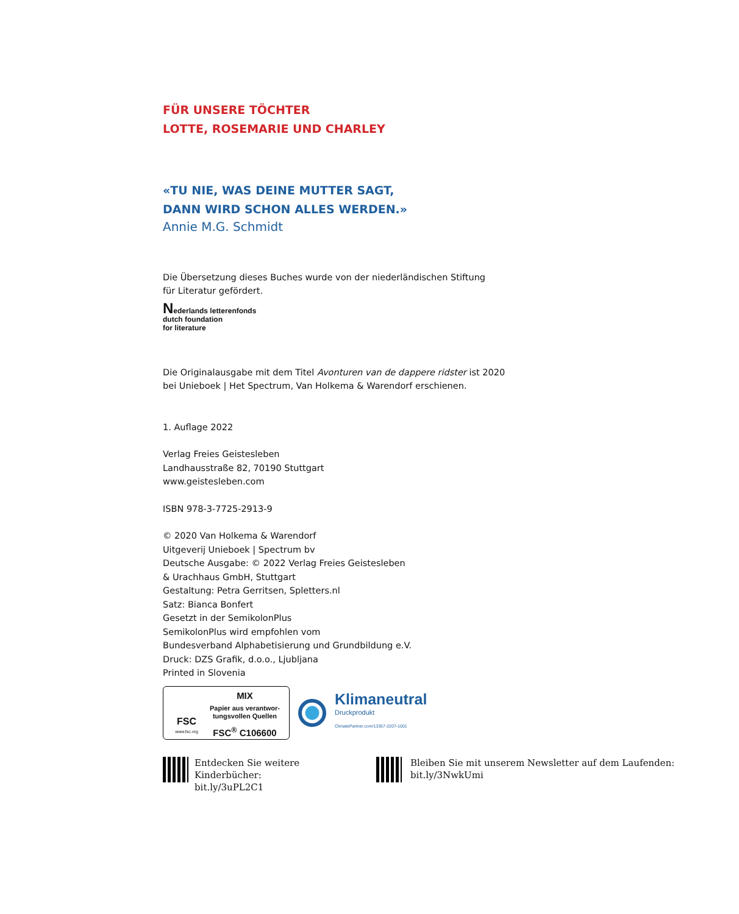FÜR UNSERE TÖCHTER
LOTTE, ROSEMARIE UND CHARLEY
«TU NIE, WAS DEINE MUTTER SAGT,
DANN WIRD SCHON ALLES WERDEN.»
Annie M.G. Schmidt
Die Übersetzung dieses Buches wurde von der niederländischen Stiftung
für Literatur gefördert.
Nederlands letterenfonds
dutch foundation
for literature
Die Originalausgabe mit dem Titel Avonturen van de dappere ridster ist 2020
bei Unieboek | Het Spectrum, Van Holkema & Warendorf erschienen.
1. Auflage 2022
Verlag Freies Geistesleben
Landhausstraße 82, 70190 Stuttgart
www.geistesleben.com
ISBN 978-3-7725-2913-9
© 2020 Van Holkema & Warendorf
Uitgeverij Unieboek | Spectrum bv
Deutsche Ausgabe: © 2022 Verlag Freies Geistesleben
& Urachhaus GmbH, Stuttgart
Gestaltung: Petra Gerritsen, Spletters.nl
Satz: Bianca Bonfert
Gesetzt in der SemikolonPlus
SemikolonPlus wird empfohlen vom
Bundesverband Alphabetisierung und Grundbildung e.V.
Druck: DZS Grafik, d.o.o., Ljubljana
Printed in Slovenia
FSC
www.fsc.org
MIX
Papier aus verantwor-
tungsvollen Quellen
FSC<sup>®</sup> C106600
Klimaneutral
Druckprodukt
ClimatePartner.com/13357-2207-1001
Entdecken Sie weitere Kinderbücher:
bit.ly/3uPL2C1
Bleiben Sie mit unserem Newsletter auf dem Laufenden:
bit.ly/3NwkUmi